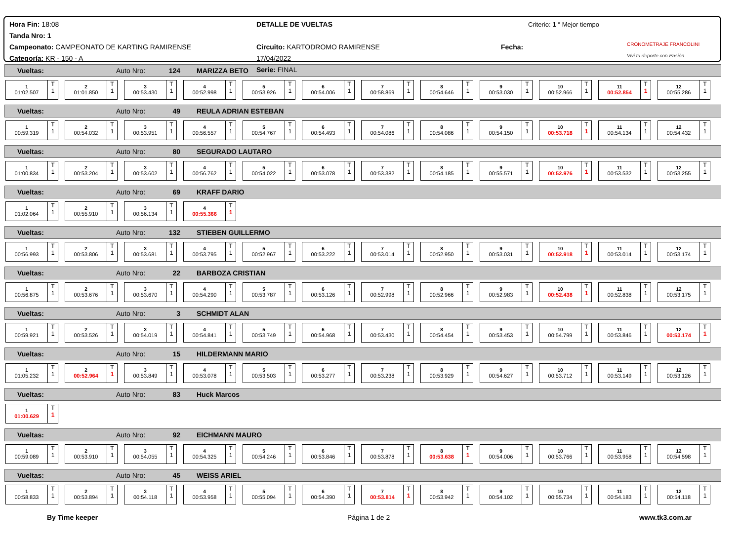Hora Fin: 18:08
Tanda Nro: 1
Campeonato: CAMPEONATO DE KARTING RAMIRENSE
Categoría: KR - 150 - A
DETALLE DE VUELTAS
Circuito: KARTODROMO RAMIRENSE Fecha: 17/04/2022
Serie: FINAL
Criterio: 1 ° Mejor tiempo
CRONOMETRAJE FRANCOLINI
Vivi tu deporte con Pasión
Vueltas: Auto Nro: 124 MARIZZA BETO
| 1 01:02.507 T 1 | 2 01:01.850 T 1 | 3 00:53.430 T 1 | 4 00:52.998 T 1 | 5 00:53.926 T 1 | 6 00:54.006 T 1 | 7 00:58.869 T 1 | 8 00:54.646 T 1 | 9 00:53.030 T 1 | 10 00:52.966 T 1 | 11 00:52.854 T 1 | 12 00:55.286 T 1 |
Vueltas: Auto Nro: 49 REULA ADRIAN ESTEBAN
| 1 00:59.319 T 1 | 2 00:54.032 T 1 | 3 00:53.951 T 1 | 4 00:56.557 T 1 | 5 00:54.767 T 1 | 6 00:54.493 T 1 | 7 00:54.086 T 1 | 8 00:54.086 T 1 | 9 00:54.150 T 1 | 10 00:53.718 T 1 | 11 00:54.134 T 1 | 12 00:54.432 T 1 |
Vueltas: Auto Nro: 80 SEGURADO LAUTARO
| 1 01:00.834 T 1 | 2 00:53.204 T 1 | 3 00:53.602 T 1 | 4 00:56.762 T 1 | 5 00:54.022 T 1 | 6 00:53.078 T 1 | 7 00:53.382 T 1 | 8 00:54.185 T 1 | 9 00:55.571 T 1 | 10 00:52.976 T 1 | 11 00:53.532 T 1 | 12 00:53.255 T 1 |
Vueltas: Auto Nro: 69 KRAFF DARIO
| 1 01:02.064 T 1 | 2 00:55.910 T 1 | 3 00:56.134 T 1 | 4 00:55.366 T 1 |
Vueltas: Auto Nro: 132 STIEBEN GUILLERMO
| 1 00:56.993 T 1 | 2 00:53.806 T 1 | 3 00:53.681 T 1 | 4 00:53.795 T 1 | 5 00:52.967 T 1 | 6 00:53.222 T 1 | 7 00:53.014 T 1 | 8 00:52.950 T 1 | 9 00:53.031 T 1 | 10 00:52.918 T 1 | 11 00:53.014 T 1 | 12 00:53.174 T 1 |
Vueltas: Auto Nro: 22 BARBOZA CRISTIAN
| 1 00:56.875 T 1 | 2 00:53.676 T 1 | 3 00:53.670 T 1 | 4 00:54.290 T 1 | 5 00:53.787 T 1 | 6 00:53.126 T 1 | 7 00:52.998 T 1 | 8 00:52.966 T 1 | 9 00:52.983 T 1 | 10 00:52.438 T 1 | 11 00:52.838 T 1 | 12 00:53.175 T 1 |
Vueltas: Auto Nro: 3 SCHMIDT ALAN
| 1 00:59.921 T 1 | 2 00:53.526 T 1 | 3 00:54.019 T 1 | 4 00:54.841 T 1 | 5 00:53.749 T 1 | 6 00:54.968 T 1 | 7 00:53.430 T 1 | 8 00:54.454 T 1 | 9 00:53.453 T 1 | 10 00:54.799 T 1 | 11 00:53.846 T 1 | 12 00:53.174 T 1 |
Vueltas: Auto Nro: 15 HILDERMANN MARIO
| 1 01:05.232 T 1 | 2 00:52.964 T 1 | 3 00:53.849 T 1 | 4 00:53.078 T 1 | 5 00:53.503 T 1 | 6 00:53.277 T 1 | 7 00:53.238 T 1 | 8 00:53.929 T 1 | 9 00:54.627 T 1 | 10 00:53.712 T 1 | 11 00:53.149 T 1 | 12 00:53.126 T 1 |
Vueltas: Auto Nro: 83 Huck Marcos
| 1 01:00.629 T 1 |
Vueltas: Auto Nro: 92 EICHMANN MAURO
| 1 00:59.089 T 1 | 2 00:53.910 T 1 | 3 00:54.055 T 1 | 4 00:54.325 T 1 | 5 00:54.246 T 1 | 6 00:53.846 T 1 | 7 00:53.878 T 1 | 8 00:53.638 T 1 | 9 00:54.006 T 1 | 10 00:53.766 T 1 | 11 00:53.958 T 1 | 12 00:54.598 T 1 |
Vueltas: Auto Nro: 45 WEISS ARIEL
| 1 00:58.833 T 1 | 2 00:53.894 T 1 | 3 00:54.118 T 1 | 4 00:53.958 T 1 | 5 00:55.094 T 1 | 6 00:54.390 T 1 | 7 00:53.814 T 1 | 8 00:53.942 T 1 | 9 00:54.102 T 1 | 10 00:55.734 T 1 | 11 00:54.183 T 1 | 12 00:54.118 T 1 |
By Time keeper Página 1 de 2 www.tk3.com.ar